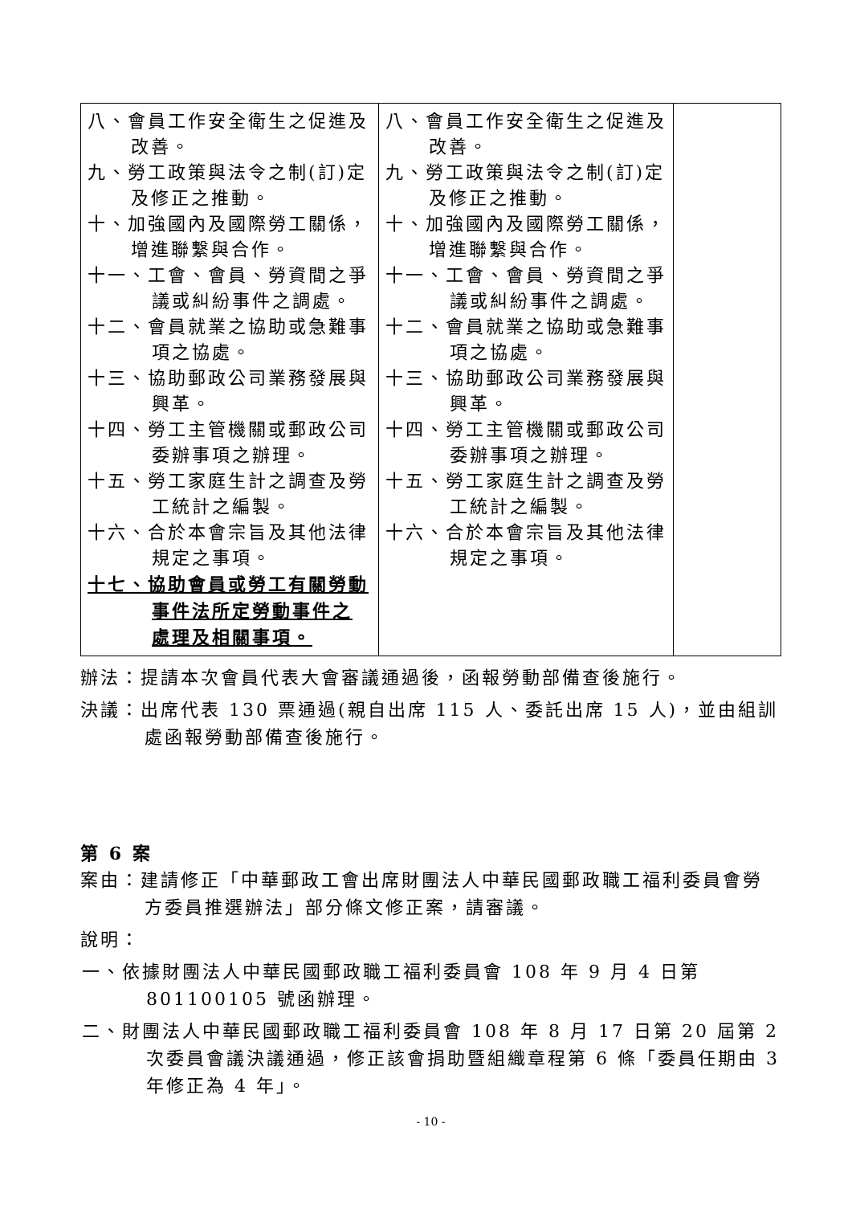| 八、會員工作安全衛生之促進及改善。 九、勞工政策與法令之制(訂)定及修正之推動。 十、加強國內及國際勞工關係，增進聯繫與合作。 十一、工會、會員、勞資間之爭議或糾紛事件之調處。 十二、會員就業之協助或急難事項之協處。 十三、協助郵政公司業務發展與興革。 十四、勞工主管機關或郵政公司委辦事項之辦理。 十五、勞工家庭生計之調查及勞工統計之編製。 十六、合於本會宗旨及其他法律規定之事項。 十七、協助會員或勞工有關勞動事件法所定勞動事件之處理及相關事項。 | 八、會員工作安全衛生之促進及改善。 九、勞工政策與法令之制(訂)定及修正之推動。 十、加強國內及國際勞工關係，增進聯繫與合作。 十一、工會、會員、勞資間之爭議或糾紛事件之調處。 十二、會員就業之協助或急難事項之協處。 十三、協助郵政公司業務發展與興革。 十四、勞工主管機關或郵政公司委辦事項之辦理。 十五、勞工家庭生計之調查及勞工統計之編製。 十六、合於本會宗旨及其他法律規定之事項。 | |
辦法：提請本次會員代表大會審議通過後，函報勞動部備查後施行。
決議：出席代表 130 票通過(親自出席 115 人、委託出席 15 人)，並由組訓處函報勞動部備查後施行。
第 6 案
案由：建請修正「中華郵政工會出席財團法人中華民國郵政職工福利委員會勞方委員推選辦法」部分條文修正案，請審議。
說明：
一、依據財團法人中華民國郵政職工福利委員會 108 年 9 月 4 日第 801100105 號函辦理。
二、財團法人中華民國郵政職工福利委員會 108 年 8 月 17 日第 20 屆第 2 次委員會議決議通過，修正該會捐助暨組織章程第 6 條「委員任期由 3 年修正為 4 年」。
- 10 -